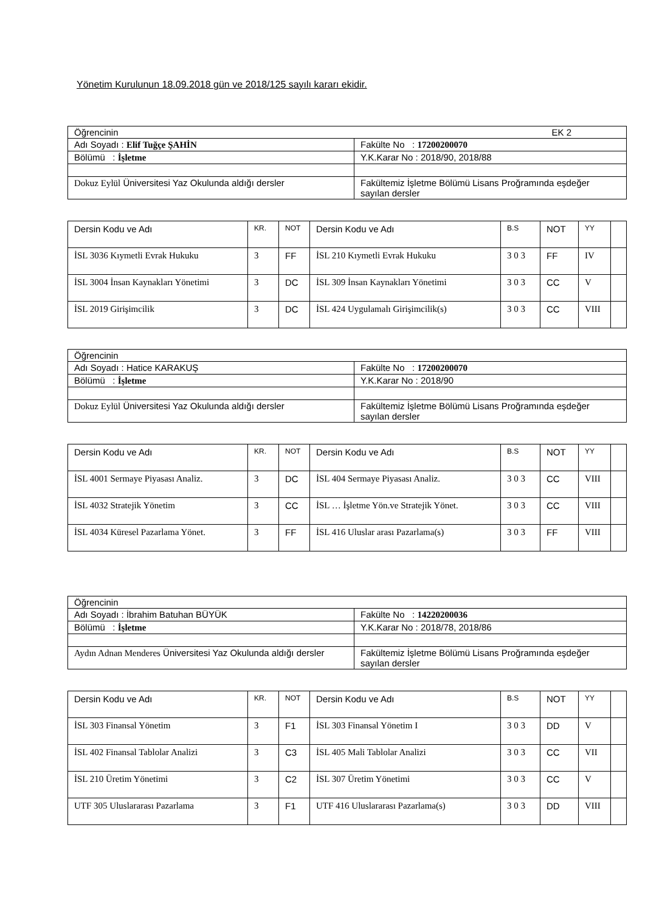Yönetim Kurulunun 18.09.2018 gün ve 2018/125 sayılı kararı ekidir.
| Öğrencinin EK 2 | |
| Adı Soyadı : Elif Tuğçe ŞAHİN | Fakülte No : 17200200070 |
| Bölümü : İşletme | Y.K.Karar No : 2018/90, 2018/88 |
| Dokuz Eylül Üniversitesi Yaz Okulunda aldığı dersler | Fakültemiz İşletme Bölümü Lisans Proğramında eşdeğer sayılan dersler |
| Dersin Kodu ve Adı | KR. | NOT | Dersin Kodu ve Adı | B.S | NOT | YY | |
| İSL 3036 Kıymetli Evrak Hukuku | 3 | FF | İSL 210 Kıymetli Evrak Hukuku | 3 0 3 | FF | IV | |
| İSL 3004 İnsan Kaynakları Yönetimi | 3 | DC | İSL 309 İnsan Kaynakları Yönetimi | 3 0 3 | CC | V | |
| İSL 2019 Girişimcilik | 3 | DC | İSL 424 Uygulamalı Girişimcilik(s) | 3 0 3 | CC | VIII | |
| Öğrencinin | |
| Adı Soyadı : Hatice KARAKUŞ | Fakülte No : 17200200070 |
| Bölümü : İşletme | Y.K.Karar No : 2018/90 |
| Dokuz Eylül Üniversitesi Yaz Okulunda aldığı dersler | Fakültemiz İşletme Bölümü Lisans Proğramında eşdeğer sayılan dersler |
| Dersin Kodu ve Adı | KR. | NOT | Dersin Kodu ve Adı | B.S | NOT | YY | |
| İSL 4001 Sermaye Piyasası Analiz. | 3 | DC | İSL 404 Sermaye Piyasası Analiz. | 3 0 3 | CC | VIII | |
| İSL 4032 Stratejik Yönetim | 3 | CC | İSL … İşletme Yön.ve Stratejik Yönet. | 3 0 3 | CC | VIII | |
| İSL 4034 Küresel Pazarlama Yönet. | 3 | FF | İSL 416 Uluslar arası Pazarlama(s) | 3 0 3 | FF | VIII | |
| Öğrencinin | |
| Adı Soyadı : İbrahim Batuhan BÜYÜK | Fakülte No : 14220200036 |
| Bölümü : İşletme | Y.K.Karar No : 2018/78, 2018/86 |
| Aydın Adnan Menderes Üniversitesi Yaz Okulunda aldığı dersler | Fakültemiz İşletme Bölümü Lisans Proğramında eşdeğer sayılan dersler |
| Dersin Kodu ve Adı | KR. | NOT | Dersin Kodu ve Adı | B.S | NOT | YY | |
| İSL 303 Finansal Yönetim | 3 | F1 | İSL 303 Finansal Yönetim I | 3 0 3 | DD | V | |
| İSL 402 Finansal Tablolar Analizi | 3 | C3 | İSL 405 Mali Tablolar Analizi | 3 0 3 | CC | VII | |
| İSL 210 Üretim Yönetimi | 3 | C2 | İSL 307 Üretim Yönetimi | 3 0 3 | CC | V | |
| UTF 305 Uluslararası Pazarlama | 3 | F1 | UTF 416 Uluslararası Pazarlama(s) | 3 0 3 | DD | VIII | |